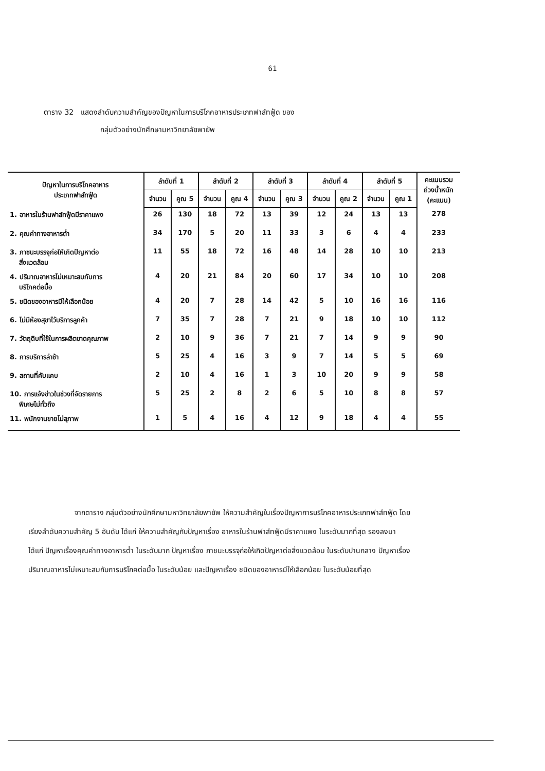61
ตาราง 32 แสดงลำดับความสำคัญของปัญหาในการบริโภคอาหารประเภทฟาส์ทฟู้ด ของ
กลุ่มตัวอย่างนักศึกษามหาวิทยาลัยพายัพ
| ปัญหาในการบริโภคอาหาร ประเภทฟาส์ทฟู้ด | ลำดับที่ 1 | | ลำดับที่ 2 | | ลำดับที่ 3 | | ลำดับที่ 4 | | ลำดับที่ 5 | | คะแนนรวม ถ่วงน้ำหนัก (คะแนน) |
| --- | --- | --- | --- | --- | --- | --- | --- | --- | --- | --- | --- |
| | จำนวน | คูณ 5 | จำนวน | คูณ 4 | จำนวน | คูณ 3 | จำนวน | คูณ 2 | จำนวน | คูณ 1 | |
| 1. อาหารในร้านฟาส์ทฟู้ดมีราคาแพง | 26 | 130 | 18 | 72 | 13 | 39 | 12 | 24 | 13 | 13 | 278 |
| 2. คุณค่าทางอาหารต่ำ | 34 | 170 | 5 | 20 | 11 | 33 | 3 | 6 | 4 | 4 | 233 |
| 3. ภาชนะบรรจุก่อให้เกิดปัญหาต่อ สิ่งแวดล้อม | 11 | 55 | 18 | 72 | 16 | 48 | 14 | 28 | 10 | 10 | 213 |
| 4. ปริมาณอาหารไม่เหมาะสมกับการ บริโภคต่อมื้อ | 4 | 20 | 21 | 84 | 20 | 60 | 17 | 34 | 10 | 10 | 208 |
| 5. ชนิดของอาหารมีให้เลือกน้อย | 4 | 20 | 7 | 28 | 14 | 42 | 5 | 10 | 16 | 16 | 116 |
| 6. ไม่มีห้องสุขาไว้บริการลูกค้า | 7 | 35 | 7 | 28 | 7 | 21 | 9 | 18 | 10 | 10 | 112 |
| 7. วัตถุดิบที่ใช้ในการผลิตขาดคุณภาพ | 2 | 10 | 9 | 36 | 7 | 21 | 7 | 14 | 9 | 9 | 90 |
| 8. การบริการล่าช้า | 5 | 25 | 4 | 16 | 3 | 9 | 7 | 14 | 5 | 5 | 69 |
| 9. สถานที่คับแคบ | 2 | 10 | 4 | 16 | 1 | 3 | 10 | 20 | 9 | 9 | 58 |
| 10. การแจ้งข่าวในช่วงที่จัดรายการ พิเศษไม่ทั่วถึง | 5 | 25 | 2 | 8 | 2 | 6 | 5 | 10 | 8 | 8 | 57 |
| 11. พนักงานขายไม่สุภาพ | 1 | 5 | 4 | 16 | 4 | 12 | 9 | 18 | 4 | 4 | 55 |
จากตาราง กลุ่มตัวอย่างนักศึกษามหาวิทยาลัยพายัพ ให้ความสำคัญในเรื่องปัญหาการบริโภคอาหารประเภทฟาส์ทฟู้ด โดยเรียงลำดับความสำคัญ 5 อันดับ ได้แก่ ให้ความสำคัญกับปัญหาเรื่อง อาหารในร้านฟาส์ทฟู้ดมีราคาแพง ในระดับมากที่สุด รองลงมา ได้แก่ ปัญหาเรื่องคุณค่าทางอาหารต่ำ ในระดับมาก ปัญหาเรื่อง ภาชนะบรรจุก่อให้เกิดปัญหาต่อสิ่งแวดล้อม ในระดับปานกลาง ปัญหาเรื่อง ปริมาณอาหารไม่เหมาะสมกับการบริโภคต่อมื้อ ในระดับน้อย และปัญหาเรื่อง ชนิดของอาหารมีให้เลือกน้อย ในระดับน้อยที่สุด